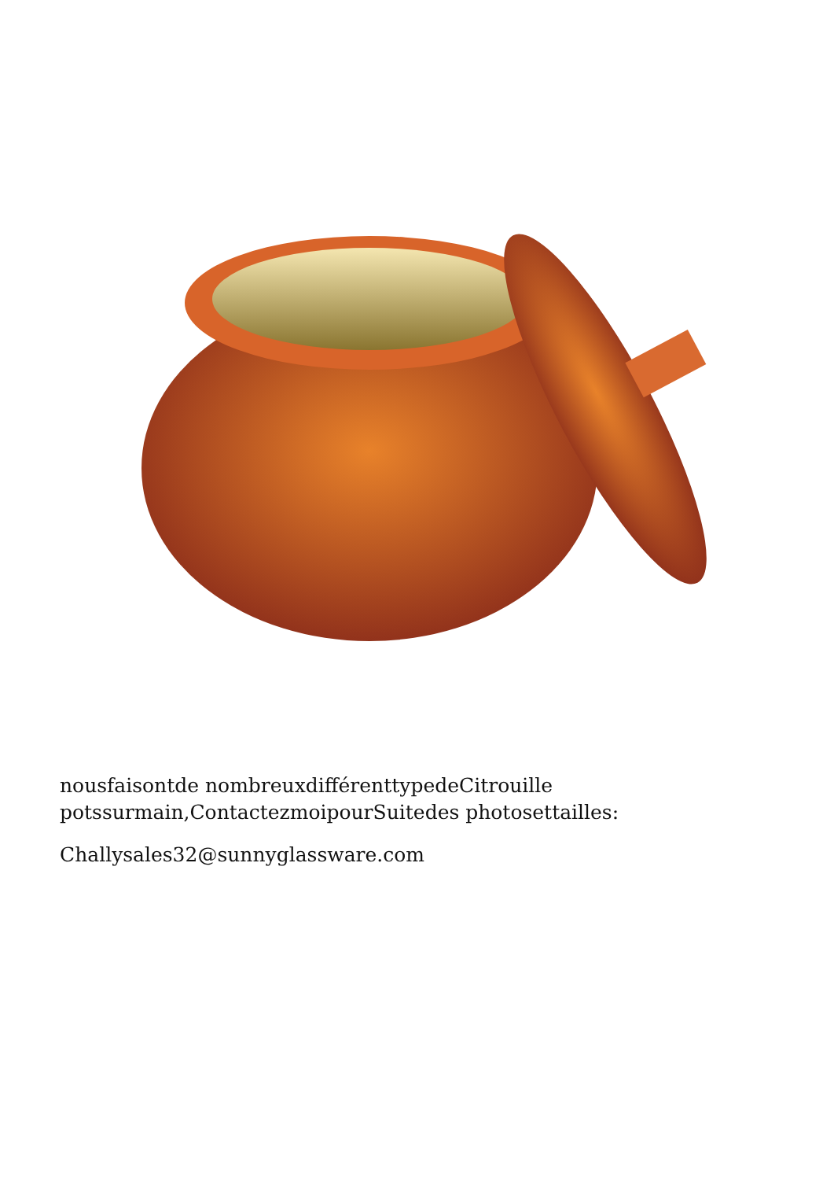nousfaisontde nombreuxdifférenttypedeCitrouille
potssurmain,ContactezmoipourSuitedes photosettailles:
Challysales32@sunnyglassware.com